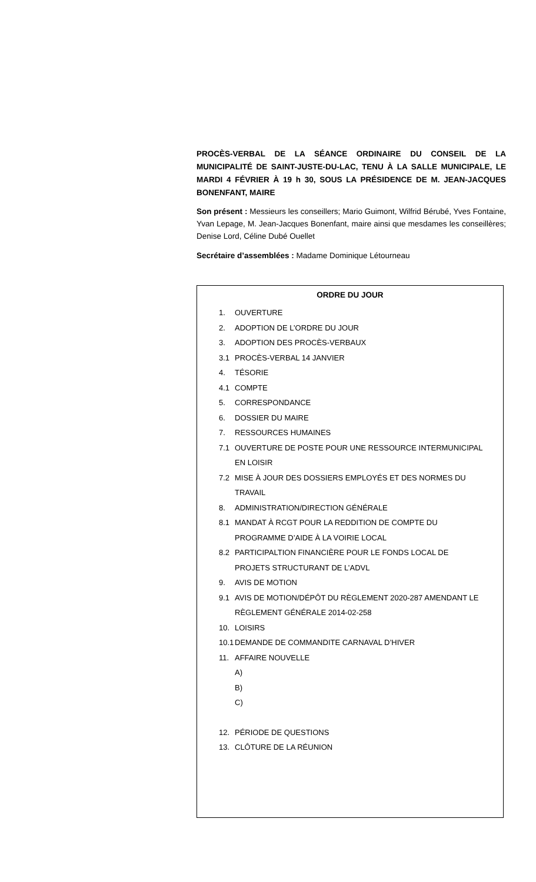PROCÈS-VERBAL DE LA SÉANCE ORDINAIRE DU CONSEIL DE LA MUNICIPALITÉ DE SAINT-JUSTE-DU-LAC, TENU À LA SALLE MUNICIPALE, LE MARDI 4 FÉVRIER À 19 h 30, SOUS LA PRÉSIDENCE DE M. JEAN-JACQUES BONENFANT, MAIRE
Son présent : Messieurs les conseillers; Mario Guimont, Wilfrid Bérubé, Yves Fontaine, Yvan Lepage, M. Jean-Jacques Bonenfant, maire ainsi que mesdames les conseillères; Denise Lord, Céline Dubé Ouellet
Secrétaire d’assemblées : Madame Dominique Létourneau
ORDRE DU JOUR
1. OUVERTURE
2. ADOPTION DE L’ORDRE DU JOUR
3. ADOPTION DES PROCÈS-VERBAUX
3.1 PROCÈS-VERBAL 14 JANVIER
4. TÉSORIE
4.1 COMPTE
5. CORRESPONDANCE
6. DOSSIER DU MAIRE
7. RESSOURCES HUMAINES
7.1 OUVERTURE DE POSTE POUR UNE RESSOURCE INTERMUNICIPAL EN LOISIR
7.2 MISE À JOUR DES DOSSIERS EMPLOYÉS ET DES NORMES DU TRAVAIL
8. ADMINISTRATION/DIRECTION GÉNÉRALE
8.1 MANDAT À RCGT POUR LA REDDITION DE COMPTE DU PROGRAMME D’AIDE À LA VOIRIE LOCAL
8.2 PARTICIPALTION FINANCIÈRE POUR LE FONDS LOCAL DE PROJETS STRUCTURANT DE L’ADVL
9. AVIS DE MOTION
9.1 AVIS DE MOTION/DÉPÔT DU RÈGLEMENT 2020-287 AMENDANT LE RÈGLEMENT GÉNÉRALE 2014-02-258
10. LOISIRS
10.1 DEMANDE DE COMMANDITE CARNAVAL D’HIVER
11. AFFAIRE NOUVELLE
A)
B)
C)
12. PÉRIODE DE QUESTIONS
13. CLÔTURE DE LA RÉUNION